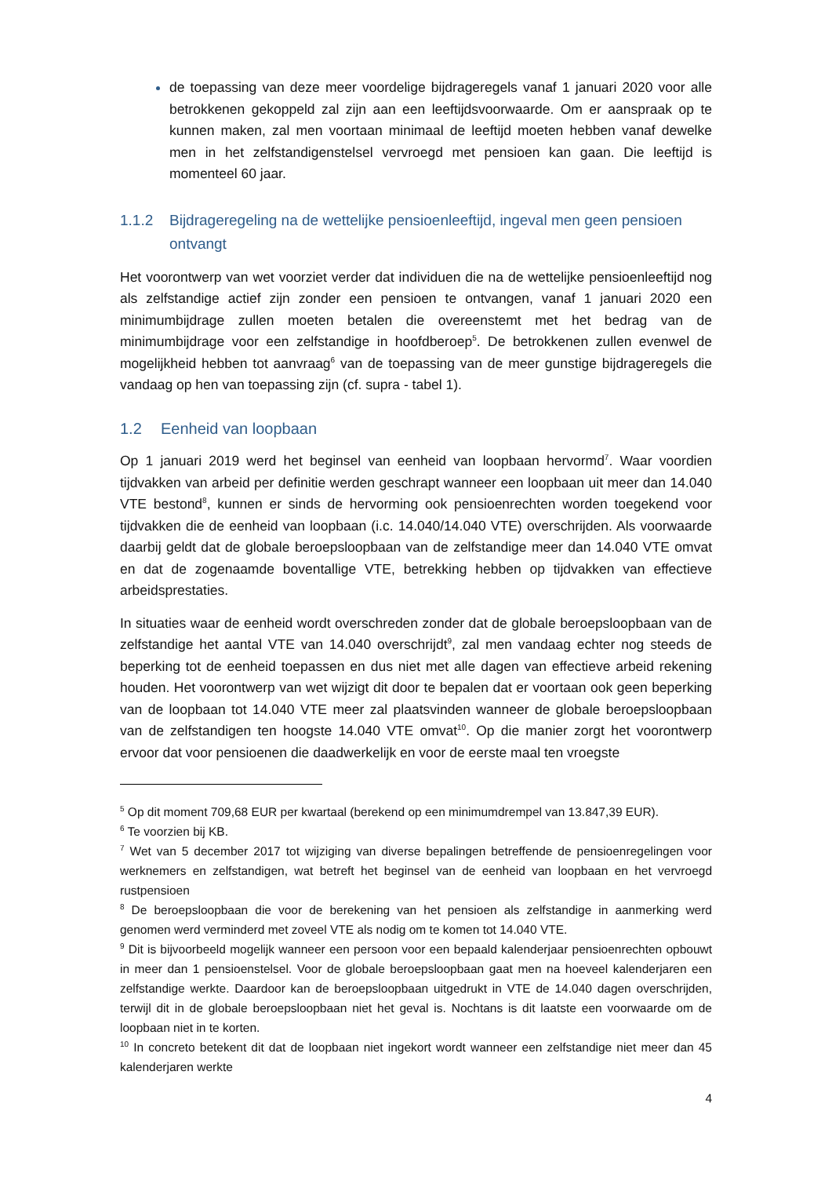de toepassing van deze meer voordelige bijdrageregels vanaf 1 januari 2020 voor alle betrokkenen gekoppeld zal zijn aan een leeftijdsvoorwaarde. Om er aanspraak op te kunnen maken, zal men voortaan minimaal de leeftijd moeten hebben vanaf dewelke men in het zelfstandigenstelsel vervroegd met pensioen kan gaan. Die leeftijd is momenteel 60 jaar.
1.1.2 Bijdrageregeling na de wettelijke pensioenleeftijd, ingeval men geen pensioen ontvangt
Het voorontwerp van wet voorziet verder dat individuen die na de wettelijke pensioenleeftijd nog als zelfstandige actief zijn zonder een pensioen te ontvangen, vanaf 1 januari 2020 een minimumbijdrage zullen moeten betalen die overeenstemt met het bedrag van de minimumbijdrage voor een zelfstandige in hoofdberoep<sup>5</sup>. De betrokkenen zullen evenwel de mogelijkheid hebben tot aanvraag<sup>6</sup> van de toepassing van de meer gunstige bijdrageregels die vandaag op hen van toepassing zijn (cf. supra - tabel 1).
1.2 Eenheid van loopbaan
Op 1 januari 2019 werd het beginsel van eenheid van loopbaan hervormd<sup>7</sup>. Waar voordien tijdvakken van arbeid per definitie werden geschrapt wanneer een loopbaan uit meer dan 14.040 VTE bestond<sup>8</sup>, kunnen er sinds de hervorming ook pensioenrechten worden toegekend voor tijdvakken die de eenheid van loopbaan (i.c. 14.040/14.040 VTE) overschrijden. Als voorwaarde daarbij geldt dat de globale beroepsloopbaan van de zelfstandige meer dan 14.040 VTE omvat en dat de zogenaamde boventallige VTE, betrekking hebben op tijdvakken van effectieve arbeidsprestaties.
In situaties waar de eenheid wordt overschreden zonder dat de globale beroepsloopbaan van de zelfstandige het aantal VTE van 14.040 overschrijdt<sup>9</sup>, zal men vandaag echter nog steeds de beperking tot de eenheid toepassen en dus niet met alle dagen van effectieve arbeid rekening houden. Het voorontwerp van wet wijzigt dit door te bepalen dat er voortaan ook geen beperking van de loopbaan tot 14.040 VTE meer zal plaatsvinden wanneer de globale beroepsloopbaan van de zelfstandigen ten hoogste 14.040 VTE omvat<sup>10</sup>. Op die manier zorgt het voorontwerp ervoor dat voor pensioenen die daadwerkelijk en voor de eerste maal ten vroegste
<sup>5</sup> Op dit moment 709,68 EUR per kwartaal (berekend op een minimumdrempel van 13.847,39 EUR).
<sup>6</sup> Te voorzien bij KB.
<sup>7</sup> Wet van 5 december 2017 tot wijziging van diverse bepalingen betreffende de pensioenregelingen voor werknemers en zelfstandigen, wat betreft het beginsel van de eenheid van loopbaan en het vervroegd rustpensioen
<sup>8</sup> De beroepsloopbaan die voor de berekening van het pensioen als zelfstandige in aanmerking werd genomen werd verminderd met zoveel VTE als nodig om te komen tot 14.040 VTE.
<sup>9</sup> Dit is bijvoorbeeld mogelijk wanneer een persoon voor een bepaald kalenderjaar pensioenrechten opbouwt in meer dan 1 pensioenstelsel. Voor de globale beroepsloopbaan gaat men na hoeveel kalenderjaren een zelfstandige werkte. Daardoor kan de beroepsloopbaan uitgedrukt in VTE de 14.040 dagen overschrijden, terwijl dit in de globale beroepsloopbaan niet het geval is. Nochtans is dit laatste een voorwaarde om de loopbaan niet in te korten.
<sup>10</sup> In concreto betekent dit dat de loopbaan niet ingekort wordt wanneer een zelfstandige niet meer dan 45 kalenderjaren werkte
4